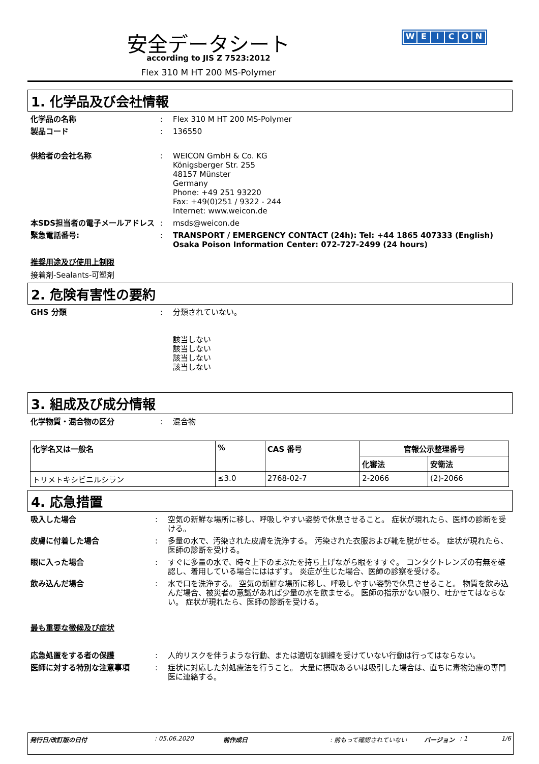安全データシート
according to JIS Z 7523:2012
Flex 310 M HT 200 MS-Polymer
WEICON
1. 化学品及び会社情報
化学品の名称 : Flex 310 M HT 200 MS-Polymer
製品コード : 136550
供給者の会社名称 : WEICON GmbH & Co. KG
Königsberger Str. 255
48157 Münster
Germany
Phone: +49 251 93220
Fax: +49(0)251 / 9322 - 244
Internet: www.weicon.de
本SDS担当者の電子メールアドレス : msds@weicon.de
緊急電話番号: : TRANSPORT / EMERGENCY CONTACT (24h): Tel: +44 1865 407333 (English)
Osaka Poison Information Center: 072-727-2499 (24 hours)
推奨用途及び使用上制限
接着剤-Sealants-可塑剤
2. 危険有害性の要約
GHS 分類 : 分類されていない。
該当しない
該当しない
該当しない
該当しない
3. 組成及び成分情報
化学物質・混合物の区分 : 混合物
| 化学名又は一般名 | % | CAS 番号 | 官報公示整理番号 | |
| --- | --- | --- | --- | --- |
| | | | 化審法 | 安衛法 |
| トリメトキシビニルシラン | ≤3.0 | 2768-02-7 | 2-2066 | (2)-2066 |
4. 応急措置
吸入した場合 : 空気の新鮮な場所に移し、呼吸しやすい姿勢で休息させること。 症状が現れたら、医師の診断を受ける。
皮膚に付着した場合 : 多量の水で、汚染された皮膚を洗浄する。 汚染された衣服および靴を脱がせる。 症状が現れたら、医師の診断を受ける。
眼に入った場合 : すぐに多量の水で、時々上下のまぶたを持ち上げながら眼をすすぐ。 コンタクトレンズの有無を確認し、着用している場合にははずす。 炎症が生じた場合、医師の診察を受ける。
飲み込んだ場合 : 水で口を洗浄する。 空気の新鮮な場所に移し、呼吸しやすい姿勢で休息させること。 物質を飲み込んだ場合、被災者の意識があれば少量の水を飲ませる。 医師の指示がない限り、吐かせてはならない。 症状が現れたら、医師の診断を受ける。
最も重要な徴候及び症状
応急処置をする者の保護 : 人的リスクを伴うような行動、または適切な訓練を受けていない行動は行ってはならない。
医師に対する特別な注意事項 : 症状に対応した対処療法を行うこと。 大量に摂取あるいは吸引した場合は、直ちに毒物治療の専門医に連絡する。
発行日/改訂版の日付: 05.06.2020 前作成日: 前もって確認されていない バージョン: 1 1/6